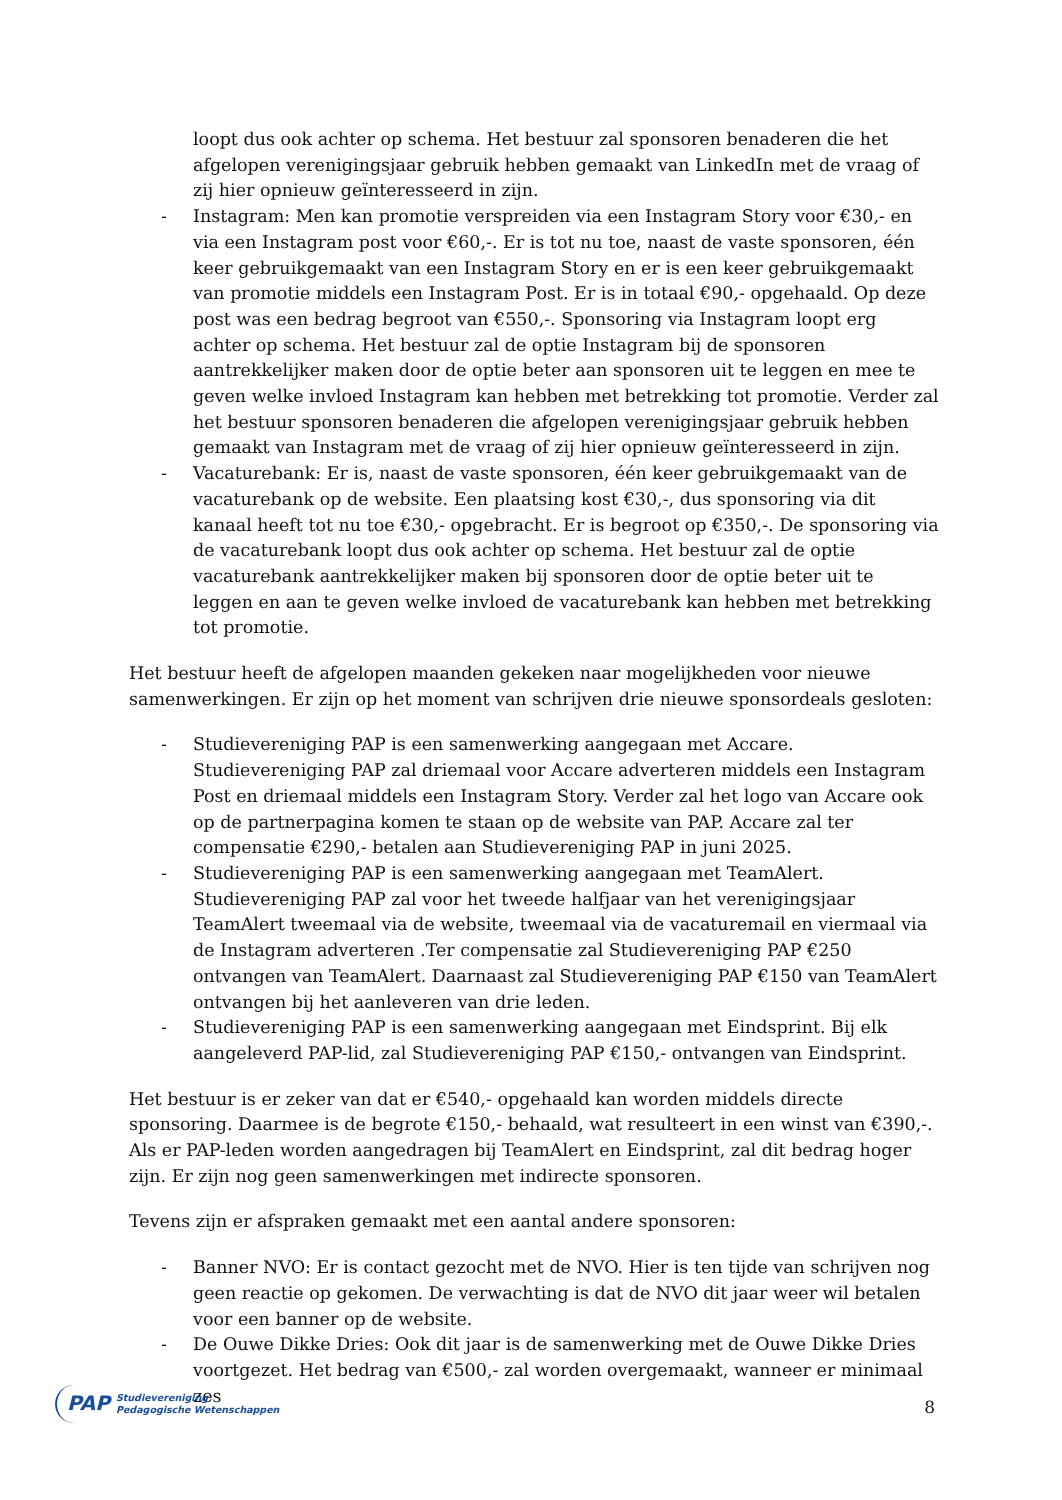loopt dus ook achter op schema. Het bestuur zal sponsoren benaderen die het afgelopen verenigingsjaar gebruik hebben gemaakt van LinkedIn met de vraag of zij hier opnieuw geïnteresseerd in zijn.
- Instagram: Men kan promotie verspreiden via een Instagram Story voor €30,- en via een Instagram post voor €60,-. Er is tot nu toe, naast de vaste sponsoren, één keer gebruikgemaakt van een Instagram Story en er is een keer gebruikgemaakt van promotie middels een Instagram Post. Er is in totaal €90,- opgehaald. Op deze post was een bedrag begroot van €550,-. Sponsoring via Instagram loopt erg achter op schema. Het bestuur zal de optie Instagram bij de sponsoren aantrekkelijker maken door de optie beter aan sponsoren uit te leggen en mee te geven welke invloed Instagram kan hebben met betrekking tot promotie. Verder zal het bestuur sponsoren benaderen die afgelopen verenigingsjaar gebruik hebben gemaakt van Instagram met de vraag of zij hier opnieuw geïnteresseerd in zijn.
- Vacaturebank: Er is, naast de vaste sponsoren, één keer gebruikgemaakt van de vacaturebank op de website. Een plaatsing kost €30,-, dus sponsoring via dit kanaal heeft tot nu toe €30,- opgebracht. Er is begroot op €350,-. De sponsoring via de vacaturebank loopt dus ook achter op schema. Het bestuur zal de optie vacaturebank aantrekkelijker maken bij sponsoren door de optie beter uit te leggen en aan te geven welke invloed de vacaturebank kan hebben met betrekking tot promotie.
Het bestuur heeft de afgelopen maanden gekeken naar mogelijkheden voor nieuwe samenwerkingen. Er zijn op het moment van schrijven drie nieuwe sponsordeals gesloten:
- Studievereniging PAP is een samenwerking aangegaan met Accare. Studievereniging PAP zal driemaal voor Accare adverteren middels een Instagram Post en driemaal middels een Instagram Story. Verder zal het logo van Accare ook op de partnerpagina komen te staan op de website van PAP. Accare zal ter compensatie €290,- betalen aan Studievereniging PAP in juni 2025.
- Studievereniging PAP is een samenwerking aangegaan met TeamAlert. Studievereniging PAP zal voor het tweede halfjaar van het verenigingsjaar TeamAlert tweemaal via de website, tweemaal via de vacaturemail en viermaal via de Instagram adverteren .Ter compensatie zal Studievereniging PAP €250 ontvangen van TeamAlert. Daarnaast zal Studievereniging PAP €150 van TeamAlert ontvangen bij het aanleveren van drie leden.
- Studievereniging PAP is een samenwerking aangegaan met Eindsprint. Bij elk aangeleverd PAP-lid, zal Studievereniging PAP €150,- ontvangen van Eindsprint.
Het bestuur is er zeker van dat er €540,- opgehaald kan worden middels directe sponsoring. Daarmee is de begrote €150,- behaald, wat resulteert in een winst van €390,-. Als er PAP-leden worden aangedragen bij TeamAlert en Eindsprint, zal dit bedrag hoger zijn. Er zijn nog geen samenwerkingen met indirecte sponsoren.
Tevens zijn er afspraken gemaakt met een aantal andere sponsoren:
- Banner NVO: Er is contact gezocht met de NVO. Hier is ten tijde van schrijven nog geen reactie op gekomen. De verwachting is dat de NVO dit jaar weer wil betalen voor een banner op de website.
- De Ouwe Dikke Dries: Ook dit jaar is de samenwerking met de Ouwe Dikke Dries voortgezet. Het bedrag van €500,- zal worden overgemaakt, wanneer er minimaal zes
PAP Studievereniging
Pedagogische Wetenschappen
8